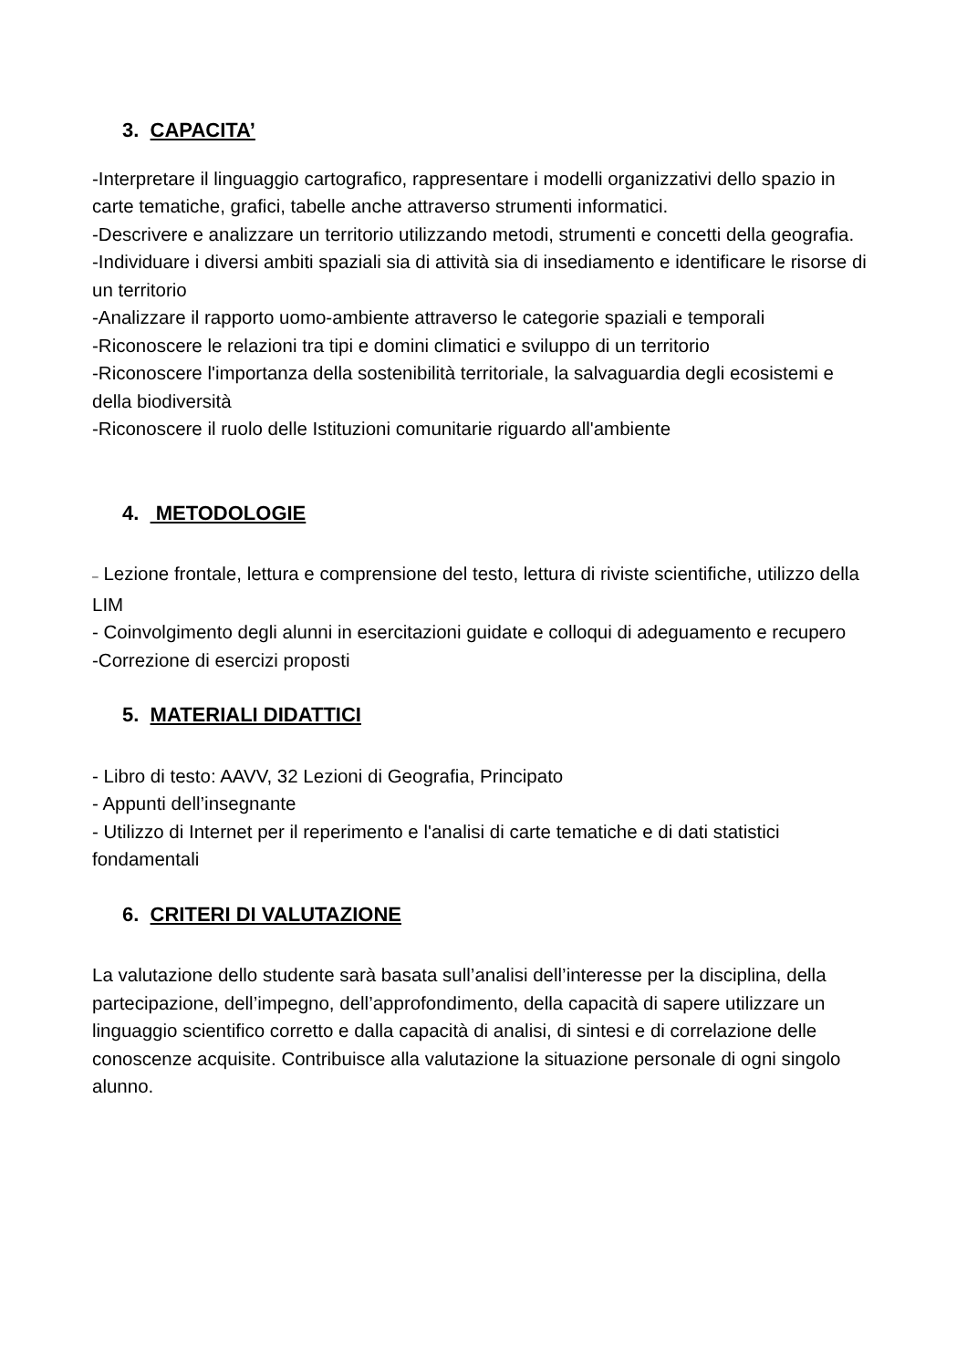3. CAPACITA’
-Interpretare il linguaggio cartografico, rappresentare i modelli organizzativi dello spazio in carte tematiche, grafici, tabelle anche attraverso strumenti informatici.
-Descrivere e analizzare un territorio utilizzando metodi, strumenti e concetti della geografia.
-Individuare i diversi ambiti spaziali sia di attività sia di insediamento e identificare le risorse di un territorio
-Analizzare il rapporto uomo-ambiente attraverso le categorie spaziali e temporali
-Riconoscere le relazioni tra tipi e domini climatici e sviluppo di un territorio
-Riconoscere l'importanza della sostenibilità territoriale, la salvaguardia degli ecosistemi e della biodiversità
-Riconoscere il ruolo delle Istituzioni comunitarie riguardo all'ambiente
4. METODOLOGIE
– Lezione frontale, lettura e comprensione del testo, lettura di riviste scientifiche, utilizzo della LIM
- Coinvolgimento degli alunni in esercitazioni guidate e colloqui di adeguamento e recupero
-Correzione di esercizi proposti
5. MATERIALI DIDATTICI
- Libro di testo: AAVV, 32 Lezioni di Geografia, Principato
- Appunti dell’insegnante
- Utilizzo di Internet per il reperimento e l'analisi di carte tematiche e di dati statistici fondamentali
6. CRITERI DI VALUTAZIONE
La valutazione dello studente sarà basata sull’analisi dell’interesse per la disciplina, della partecipazione, dell’impegno, dell’approfondimento, della capacità di sapere utilizzare un linguaggio scientifico corretto e dalla capacità di analisi, di sintesi e di correlazione delle conoscenze acquisite. Contribuisce alla valutazione la situazione personale di ogni singolo alunno.